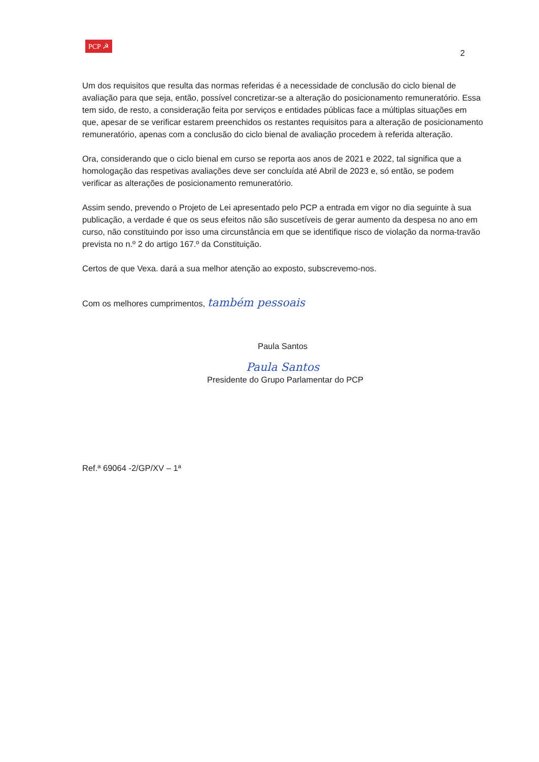PCP ☭
2
Um dos requisitos que resulta das normas referidas é a necessidade de conclusão do ciclo bienal de avaliação para que seja, então, possível concretizar-se a alteração do posicionamento remuneratório. Essa tem sido, de resto, a consideração feita por serviços e entidades públicas face a múltiplas situações em que, apesar de se verificar estarem preenchidos os restantes requisitos para a alteração de posicionamento remuneratório, apenas com a conclusão do ciclo bienal de avaliação procedem à referida alteração.
Ora, considerando que o ciclo bienal em curso se reporta aos anos de 2021 e 2022, tal significa que a homologação das respetivas avaliações deve ser concluída até Abril de 2023 e, só então, se podem verificar as alterações de posicionamento remuneratório.
Assim sendo, prevendo o Projeto de Lei apresentado pelo PCP a entrada em vigor no dia seguinte à sua publicação, a verdade é que os seus efeitos não são suscetíveis de gerar aumento da despesa no ano em curso, não constituindo por isso uma circunstância em que se identifique risco de violação da norma-travão prevista no n.º 2 do artigo 167.º da Constituição.
Certos de que Vexa. dará a sua melhor atenção ao exposto, subscrevemo-nos.
Com os melhores cumprimentos, também pessoais
Paula Santos
Paula Santos
Presidente do Grupo Parlamentar do PCP
Ref.ª 69064 -2/GP/XV – 1ª